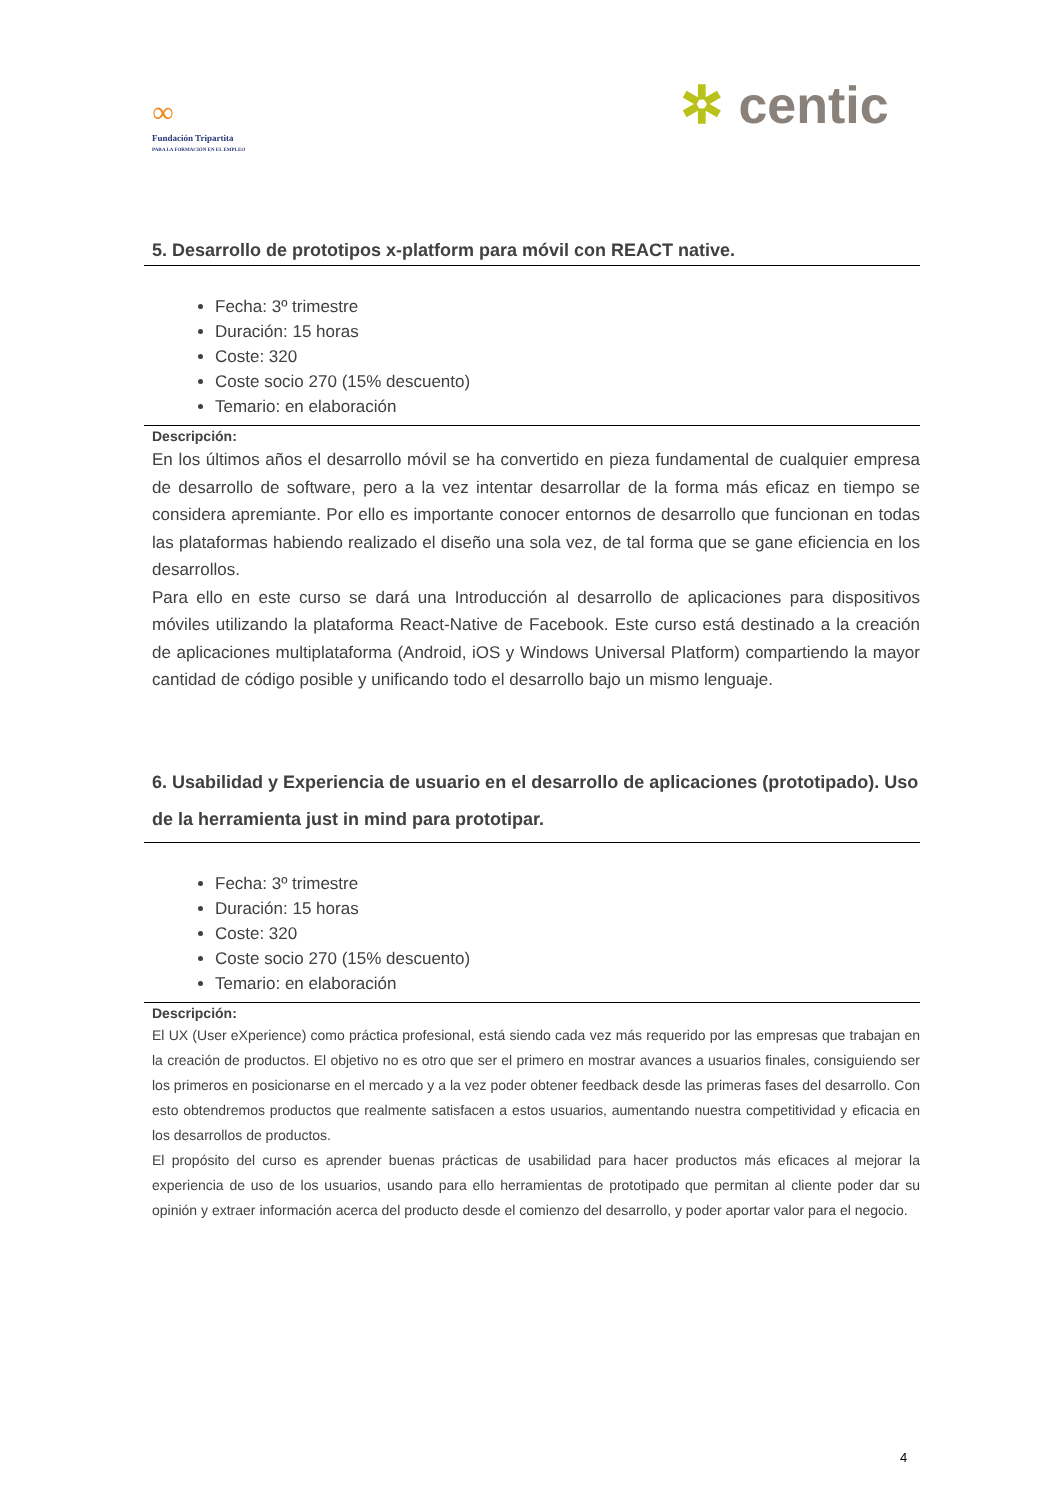∞
Fundación Tripartita
PARA LA FORMACIÓN EN EL EMPLEO
✲ centic
5. Desarrollo de prototipos x-platform para móvil con REACT native.
Fecha: 3º trimestre
Duración: 15 horas
Coste: 320
Coste socio 270 (15% descuento)
Temario: en elaboración
Descripción:
En los últimos años el desarrollo móvil se ha convertido en pieza fundamental de cualquier empresa de desarrollo de software, pero a la vez intentar desarrollar de la forma más eficaz en tiempo se considera apremiante. Por ello es importante conocer entornos de desarrollo que funcionan en todas las plataformas habiendo realizado el diseño una sola vez, de tal forma que se gane eficiencia en los desarrollos.
Para ello en este curso se dará una Introducción al desarrollo de aplicaciones para dispositivos móviles utilizando la plataforma React-Native de Facebook. Este curso está destinado a la creación de aplicaciones multiplataforma (Android, iOS y Windows Universal Platform) compartiendo la mayor cantidad de código posible y unificando todo el desarrollo bajo un mismo lenguaje.
6. Usabilidad y Experiencia de usuario en el desarrollo de aplicaciones (prototipado). Uso de la herramienta just in mind para prototipar.
Fecha: 3º trimestre
Duración: 15 horas
Coste: 320
Coste socio 270 (15% descuento)
Temario: en elaboración
Descripción:
El UX (User eXperience) como práctica profesional, está siendo cada vez más requerido por las empresas que trabajan en la creación de productos. El objetivo no es otro que ser el primero en mostrar avances a usuarios finales, consiguiendo ser los primeros en posicionarse en el mercado y a la vez poder obtener feedback desde las primeras fases del desarrollo. Con esto obtendremos productos que realmente satisfacen a estos usuarios, aumentando nuestra competitividad y eficacia en los desarrollos de productos.
El propósito del curso es aprender buenas prácticas de usabilidad para hacer productos más eficaces al mejorar la experiencia de uso de los usuarios, usando para ello herramientas de prototipado que permitan al cliente poder dar su opinión y extraer información acerca del producto desde el comienzo del desarrollo, y poder aportar valor para el negocio.
4